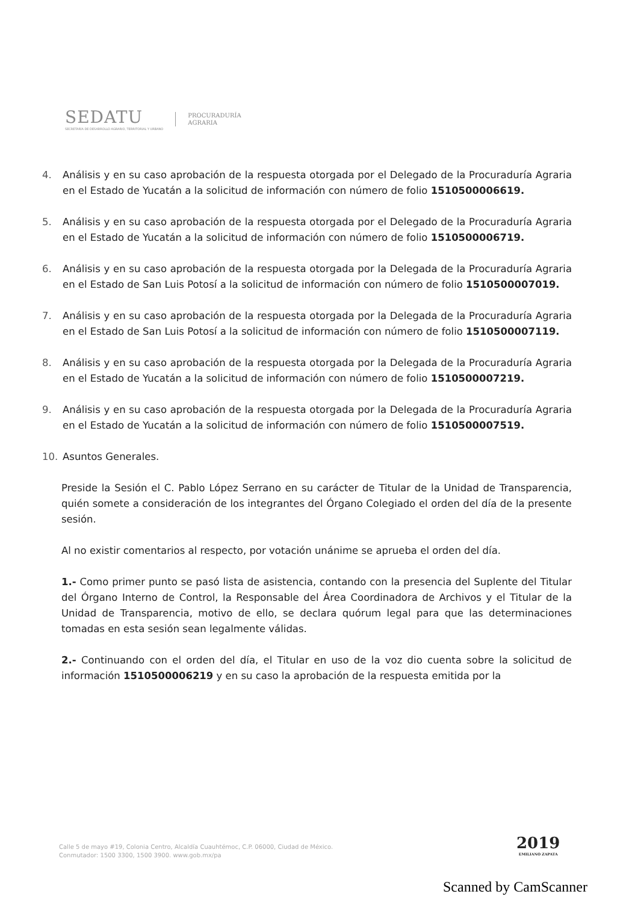SEDATU
SECRETARÍA DE DESARROLLO AGRARIO, TERRITORIAL Y URBANO
PROCURADURÍA
AGRARIA
4. Análisis y en su caso aprobación de la respuesta otorgada por el Delegado de la Procuraduría Agraria en el Estado de Yucatán a la solicitud de información con número de folio 1510500006619.
5. Análisis y en su caso aprobación de la respuesta otorgada por el Delegado de la Procuraduría Agraria en el Estado de Yucatán a la solicitud de información con número de folio 1510500006719.
6. Análisis y en su caso aprobación de la respuesta otorgada por la Delegada de la Procuraduría Agraria en el Estado de San Luis Potosí a la solicitud de información con número de folio 1510500007019.
7. Análisis y en su caso aprobación de la respuesta otorgada por la Delegada de la Procuraduría Agraria en el Estado de San Luis Potosí a la solicitud de información con número de folio 1510500007119.
8. Análisis y en su caso aprobación de la respuesta otorgada por la Delegada de la Procuraduría Agraria en el Estado de Yucatán a la solicitud de información con número de folio 1510500007219.
9. Análisis y en su caso aprobación de la respuesta otorgada por la Delegada de la Procuraduría Agraria en el Estado de Yucatán a la solicitud de información con número de folio 1510500007519.
10. Asuntos Generales.
Preside la Sesión el C. Pablo López Serrano en su carácter de Titular de la Unidad de Transparencia, quién somete a consideración de los integrantes del Órgano Colegiado el orden del día de la presente sesión.
Al no existir comentarios al respecto, por votación unánime se aprueba el orden del día.
1.- Como primer punto se pasó lista de asistencia, contando con la presencia del Suplente del Titular del Órgano Interno de Control, la Responsable del Área Coordinadora de Archivos y el Titular de la Unidad de Transparencia, motivo de ello, se declara quórum legal para que las determinaciones tomadas en esta sesión sean legalmente válidas.
2.- Continuando con el orden del día, el Titular en uso de la voz dio cuenta sobre la solicitud de información 1510500006219 y en su caso la aprobación de la respuesta emitida por la
Calle 5 de mayo #19, Colonia Centro, Alcaldía Cuauhtémoc, C.P. 06000, Ciudad de México.
Conmutador: 1500 3300, 1500 3900. www.gob.mx/pa
2019
EMILIANO ZAPATA
Scanned by CamScanner